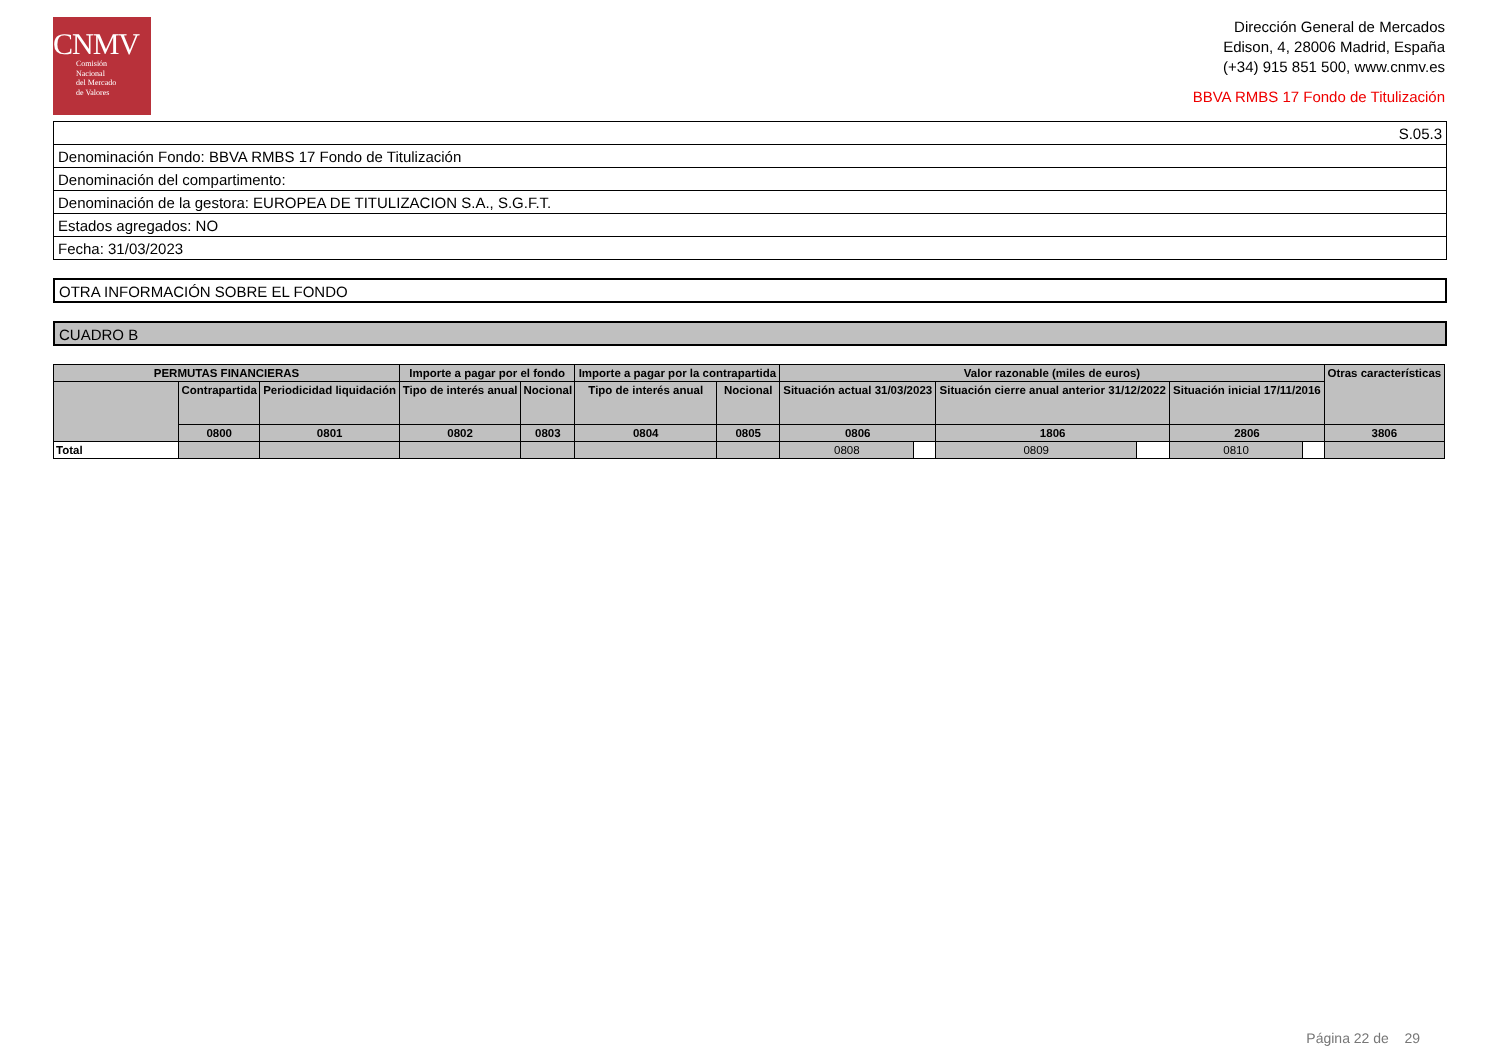CNMV
Comisión
Nacional
del Mercado
de Valores
Dirección General de Mercados
Edison, 4, 28006 Madrid, España
(+34) 915 851 500, www.cnmv.es
BBVA RMBS 17 Fondo de Titulización
S.05.3
Denominación Fondo: BBVA RMBS 17 Fondo de Titulización
Denominación del compartimento:
Denominación de la gestora: EUROPEA DE TITULIZACION S.A., S.G.F.T.
Estados agregados: NO
Fecha: 31/03/2023
OTRA INFORMACIÓN SOBRE EL FONDO
CUADRO B
| PERMUTAS FINANCIERAS | | | Importe a pagar por el fondo | | Importe a pagar por la contrapartida | | Valor razonable (miles de euros) | | | | | | Otras características |
| --- | --- | --- | --- | --- | --- | --- | --- | --- | --- | --- | --- | --- | --- |
| | Contrapartida | Periodicidad liquidación | Tipo de interés anual | Nocional | Tipo de interés anual | Nocional | Situación actual 31/03/2023 | | Situación cierre anual anterior 31/12/2022 | | Situación inicial 17/11/2016 | | |
| | 0800 | 0801 | 0802 | 0803 | 0804 | 0805 | 0806 | | 1806 | | 2806 | | 3806 |
| Total | | | | | | | 0808 | | 0809 | | 0810 | | |
Página 22 de 29